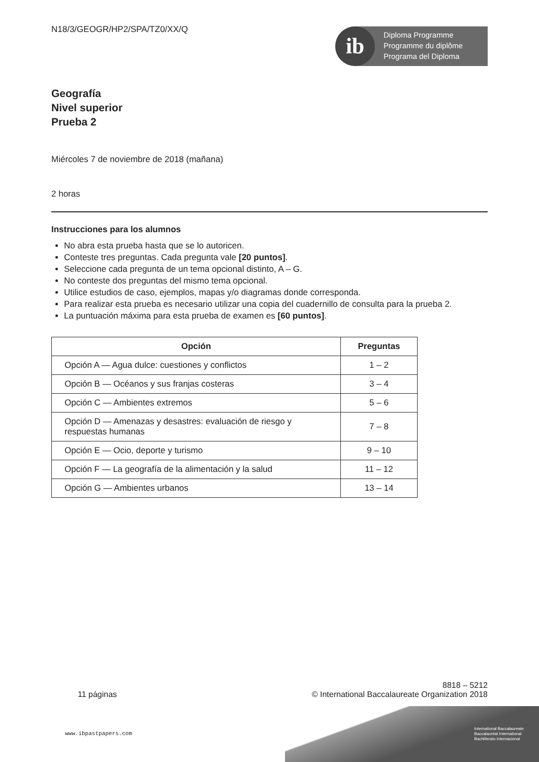ib
Diploma Programme
Programme du diplôme
Programa del Diploma
N18/3/GEOGR/HP2/SPA/TZ0/XX/Q
Geografía
Nivel superior
Prueba 2
Miércoles 7 de noviembre de 2018 (mañana)
2 horas
Instrucciones para los alumnos
No abra esta prueba hasta que se lo autoricen.
Conteste tres preguntas. Cada pregunta vale [20 puntos].
Seleccione cada pregunta de un tema opcional distinto, A – G.
No conteste dos preguntas del mismo tema opcional.
Utilice estudios de caso, ejemplos, mapas y/o diagramas donde corresponda.
Para realizar esta prueba es necesario utilizar una copia del cuadernillo de consulta para la prueba 2.
La puntuación máxima para esta prueba de examen es [60 puntos].
| Opción | Preguntas |
| --- | --- |
| Opción A — Agua dulce: cuestiones y conflictos | 1 – 2 |
| Opción B — Océanos y sus franjas costeras | 3 – 4 |
| Opción C — Ambientes extremos | 5 – 6 |
| Opción D — Amenazas y desastres: evaluación de riesgo y respuestas humanas | 7 – 8 |
| Opción E — Ocio, deporte y turismo | 9 – 10 |
| Opción F — La geografía de la alimentación y la salud | 11 – 12 |
| Opción G — Ambientes urbanos | 13 – 14 |
11 páginas 8818 – 5212
© International Baccalaureate Organization 2018
www.ibpastpapers.com
International Baccalaureate
Baccalauréat International
Bachillerato Internacional